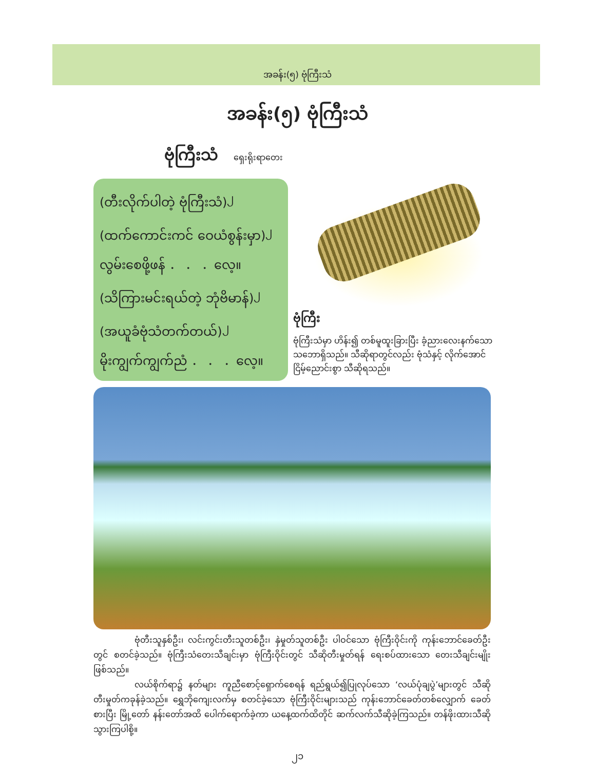အခန်း(၅) ဗုံကြီးသံ
အခန်း(၅) ဗုံကြီးသံ
ဗုံကြီးသံ ရှေးရိုးရာတေး
(တီးလိုက်ပါတဲ့ ဗုံကြီးသံ)<sup>၂</sup>
(ထက်ကောင်းကင် ဝေယံစွန်းမှာ)<sup>၂</sup>
လွမ်းစေဖို့ဖန် ． ． ．လေ့။
(သိကြားမင်းရယ်တဲ့ ဘုံဗိမာန်)<sup>၂</sup>
(အယူခံဗုံသံတက်တယ်)<sup>၂</sup>
မိုးကျွက်ကျွက်ညံ ． ． ．လေ့။
ဗုံကြီး
ဗုံကြီးသံမှာ ဟိန်း၍ တစ်မူထူးခြားပြီး ခံ့ညားလေးနက်သော သဘောရှိသည်။ သီဆိုရာတွင်လည်း ဗုံသံနှင့် လိုက်အောင်ငြိမ့်ညောင်းစွာ သီဆိုရသည်။
ဗုံတီးသူနှစ်ဦး၊ လင်းကွင်းတီးသူတစ်ဦး၊ နှဲမှုတ်သူတစ်ဦး ပါဝင်သော ဗုံကြီးဝိုင်းကို ကုန်းဘောင်ခေတ်ဦးတွင် စတင်ခဲ့သည်။ ဗုံကြီးသံတေးသီချင်းမှာ ဗုံကြီးဝိုင်းတွင် သီဆိုတီးမှုတ်ရန် ရေးစပ်ထားသော တေးသီချင်းမျိုးဖြစ်သည်။
လယ်စိုက်ရာ၌ နတ်များ ကူညီစောင့်ရှောက်စေရန် ရည်ရွယ်၍ပြုလုပ်သော ‘လယ်ပုံချပွဲ’များတွင် သီဆိုတီးမှုတ်ကခုန်ခဲ့သည်။ ရွှေဘိုကျေးလက်မှ စတင်ခဲ့သော ဗုံကြီးဝိုင်းများသည် ကုန်းဘောင်ခေတ်တစ်လျှောက် ခေတ်စားပြီး မြို့တော် နန်းတော်အထိ ပေါက်ရောက်ခဲ့ကာ ယနေ့ထက်ထိတိုင် ဆက်လက်သီဆိုခဲ့ကြသည်။ တန်ဖိုးထားသီဆိုသွားကြပါစို့။
၂၁